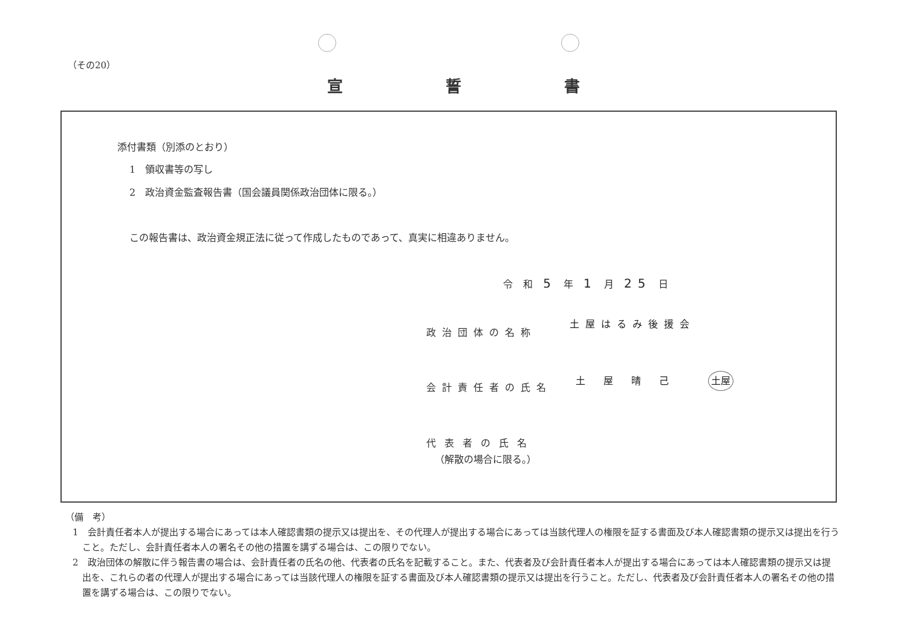（その20）
宣 誓 書
添付書類（別添のとおり）
1　領収書等の写し
2　政治資金監査報告書（国会議員関係政治団体に限る。）
この報告書は、政治資金規正法に従って作成したものであって、真実に相違ありません。
令 和 5 年 1 月 25 日
政治団体の名称
土屋はるみ後援会
会計責任者の氏名
土屋晴己 土屋
代表者の氏名
（解散の場合に限る。）
（備　考）
1　会計責任者本人が提出する場合にあっては本人確認書類の提示又は提出を、その代理人が提出する場合にあっては当該代理人の権限を証する書面及び本人確認書類の提示又は提出を行うこと。ただし、会計責任者本人の署名その他の措置を講ずる場合は、この限りでない。
2　政治団体の解散に伴う報告書の場合は、会計責任者の氏名の他、代表者の氏名を記載すること。また、代表者及び会計責任者本人が提出する場合にあっては本人確認書類の提示又は提出を、これらの者の代理人が提出する場合にあっては当該代理人の権限を証する書面及び本人確認書類の提示又は提出を行うこと。ただし、代表者及び会計責任者本人の署名その他の措置を講ずる場合は、この限りでない。